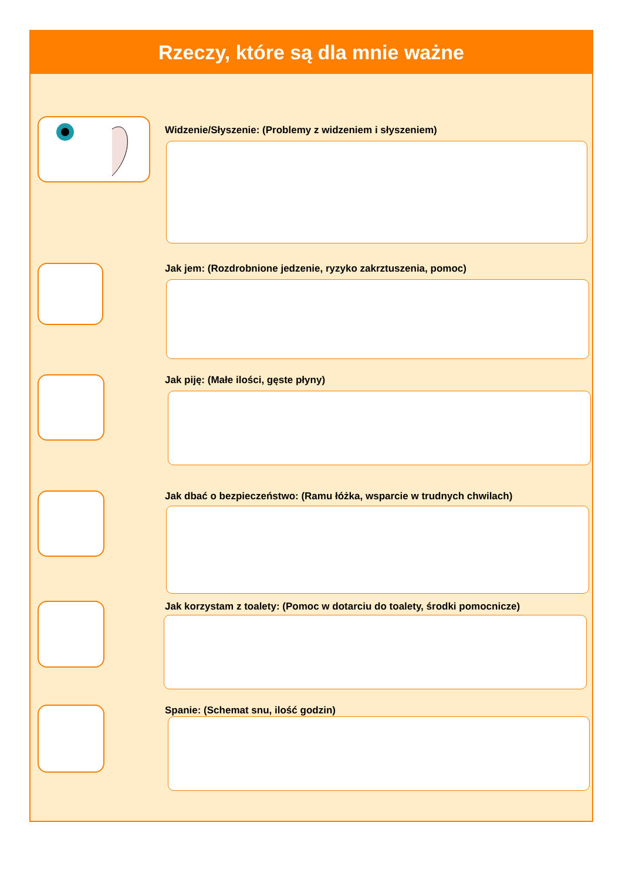Rzeczy, które są dla mnie ważne
Widzenie/Słyszenie: (Problemy z widzeniem i słyszeniem)
Jak jem: (Rozdrobnione jedzenie, ryzyko zakrztuszenia, pomoc)
Jak piję: (Małe ilości, gęste płyny)
Jak dbać o bezpieczeństwo: (Ramu łóżka, wsparcie w trudnych chwilach)
Jak korzystam z toalety: (Pomoc w dotarciu do toalety, środki pomocnicze)
Spanie: (Schemat snu, ilość godzin)